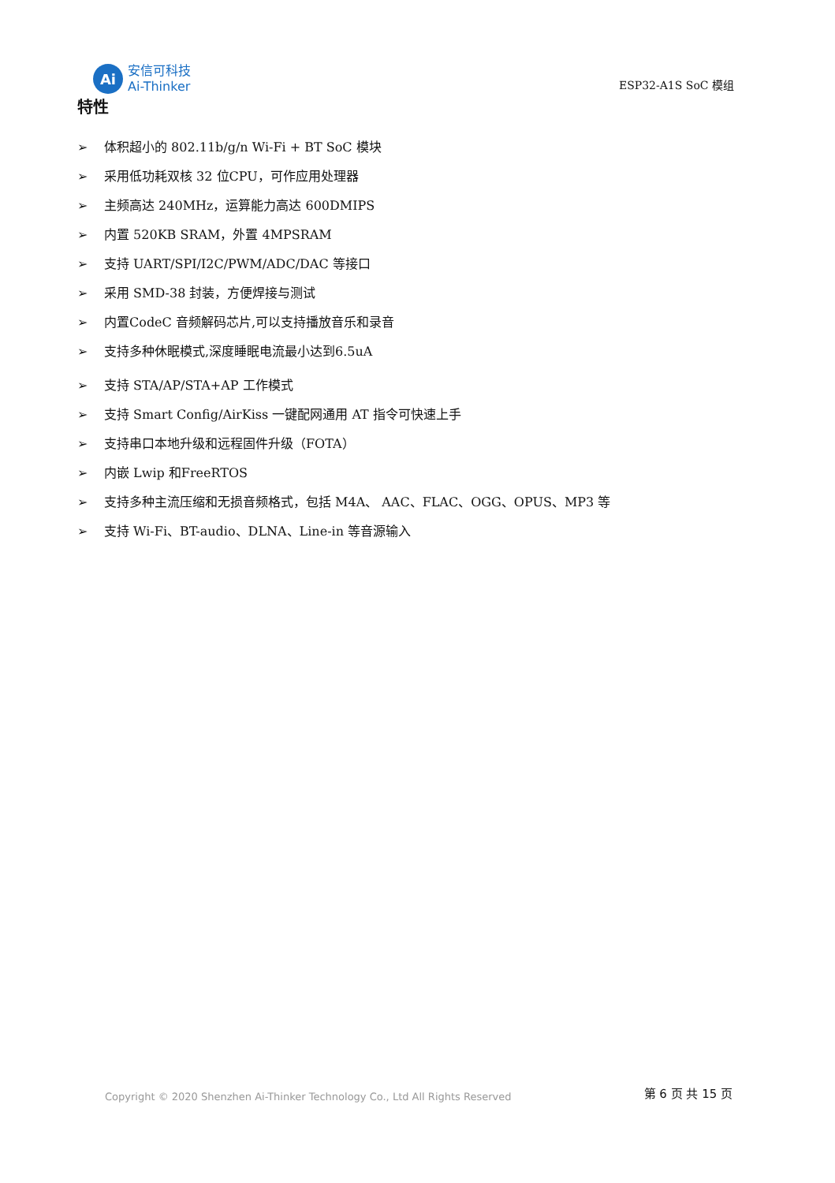Ai
安信可科技
Ai-Thinker
ESP32-A1S SoC 模组
特性
➢ 体积超小的 802.11b/g/n Wi-Fi + BT SoC 模块
➢ 采用低功耗双核 32 位CPU，可作应用处理器
➢ 主频高达 240MHz，运算能力高达 600DMIPS
➢ 内置 520KB SRAM，外置 4MPSRAM
➢ 支持 UART/SPI/I2C/PWM/ADC/DAC 等接口
➢ 采用 SMD-38 封装，方便焊接与测试
➢ 内置CodeC 音频解码芯片,可以支持播放音乐和录音
➢ 支持多种休眠模式,深度睡眠电流最小达到6.5uA
➢ 支持 STA/AP/STA+AP 工作模式
➢ 支持 Smart Config/AirKiss 一键配网通用 AT 指令可快速上手
➢ 支持串口本地升级和远程固件升级（FOTA）
➢ 内嵌 Lwip 和FreeRTOS
➢ 支持多种主流压缩和无损音频格式，包括 M4A、 AAC、FLAC、OGG、OPUS、MP3 等
➢ 支持 Wi-Fi、BT-audio、DLNA、Line-in 等音源输入
Copyright © 2020 Shenzhen Ai-Thinker Technology Co., Ltd All Rights Reserved
第 6 页 共 15 页